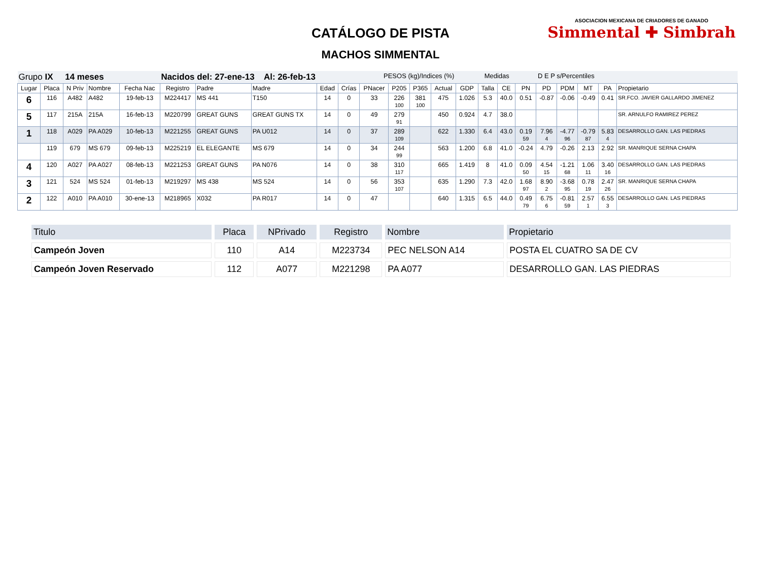CATÁLOGO DE PISTA
MACHOS SIMMENTAL
ASOCIACION MEXICANA DE CRIADORES DE GANADO
Simmental ✚ Simbrah
| Grupo IX 14 meses | | | | | Nacidos del: 27-ene-13 Al: 26-feb-13 | | | | | PESOS (kg)/Indices (%) | | | | | Medidas | | D E P s/Percentiles | | | | | |
| Lugar | Placa | N Priv | Nombre | Fecha Nac | Registro | Padre | Madre | Edad | Crías | PNacer | P205 | P365 | Actual | GDP | Talla | CE | PN | PD | PDM | MT | PA | Propietario |
| 6 | 116 | A482 | A482 | 19-feb-13 | M224417 | MS 441 | T150 | 14 | 0 | 33 | 226 100 | 381 100 | 475 | 1.026 | 5.3 | 40.0 | 0.51 | -0.87 | -0.06 | -0.49 | 0.41 | SR.FCO. JAVIER GALLARDO JIMENEZ |
| 5 | 117 | 215A | 215A | 16-feb-13 | M220799 | GREAT GUNS | GREAT GUNS TX | 14 | 0 | 49 | 279 91 | | 450 | 0.924 | 4.7 | 38.0 | | | | | | SR. ARNULFO RAMIREZ PEREZ |
| 1 | 118 | A029 | PA A029 | 10-feb-13 | M221255 | GREAT GUNS | PA U012 | 14 | 0 | 37 | 289 109 | | 622 | 1.330 | 6.4 | 43.0 | 0.19 59 | 7.96 4 | -4.77 96 | -0.79 87 | 5.83 4 | DESARROLLO GAN. LAS PIEDRAS |
| | 119 | 679 | MS 679 | 09-feb-13 | M225219 | EL ELEGANTE | MS 679 | 14 | 0 | 34 | 244 99 | | 563 | 1.200 | 6.8 | 41.0 | -0.24 | 4.79 | -0.26 | 2.13 | 2.92 | SR. MANRIQUE SERNA CHAPA |
| 4 | 120 | A027 | PA A027 | 08-feb-13 | M221253 | GREAT GUNS | PA N076 | 14 | 0 | 38 | 310 117 | | 665 | 1.419 | 8 | 41.0 | 0.09 50 | 4.54 15 | -1.21 68 | 1.06 11 | 3.40 16 | DESARROLLO GAN. LAS PIEDRAS |
| 3 | 121 | 524 | MS 524 | 01-feb-13 | M219297 | MS 438 | MS 524 | 14 | 0 | 56 | 353 107 | | 635 | 1.290 | 7.3 | 42.0 | 1.68 97 | 8.90 2 | -3.68 95 | 0.78 19 | 2.47 26 | SR. MANRIQUE SERNA CHAPA |
| 2 | 122 | A010 | PA A010 | 30-ene-13 | M218965 | X032 | PA R017 | 14 | 0 | 47 | | | 640 | 1.315 | 6.5 | 44.0 | 0.49 79 | 6.75 6 | -0.81 59 | 2.57 1 | 6.55 3 | DESARROLLO GAN. LAS PIEDRAS |
| Titulo | Placa | NPrivado | Registro | Nombre | Propietario |
| --- | --- | --- | --- | --- | --- |
| Campeón Joven | 110 | A14 | M223734 | PEC NELSON A14 | POSTA EL CUATRO SA DE CV |
| Campeón Joven Reservado | 112 | A077 | M221298 | PA A077 | DESARROLLO GAN. LAS PIEDRAS |